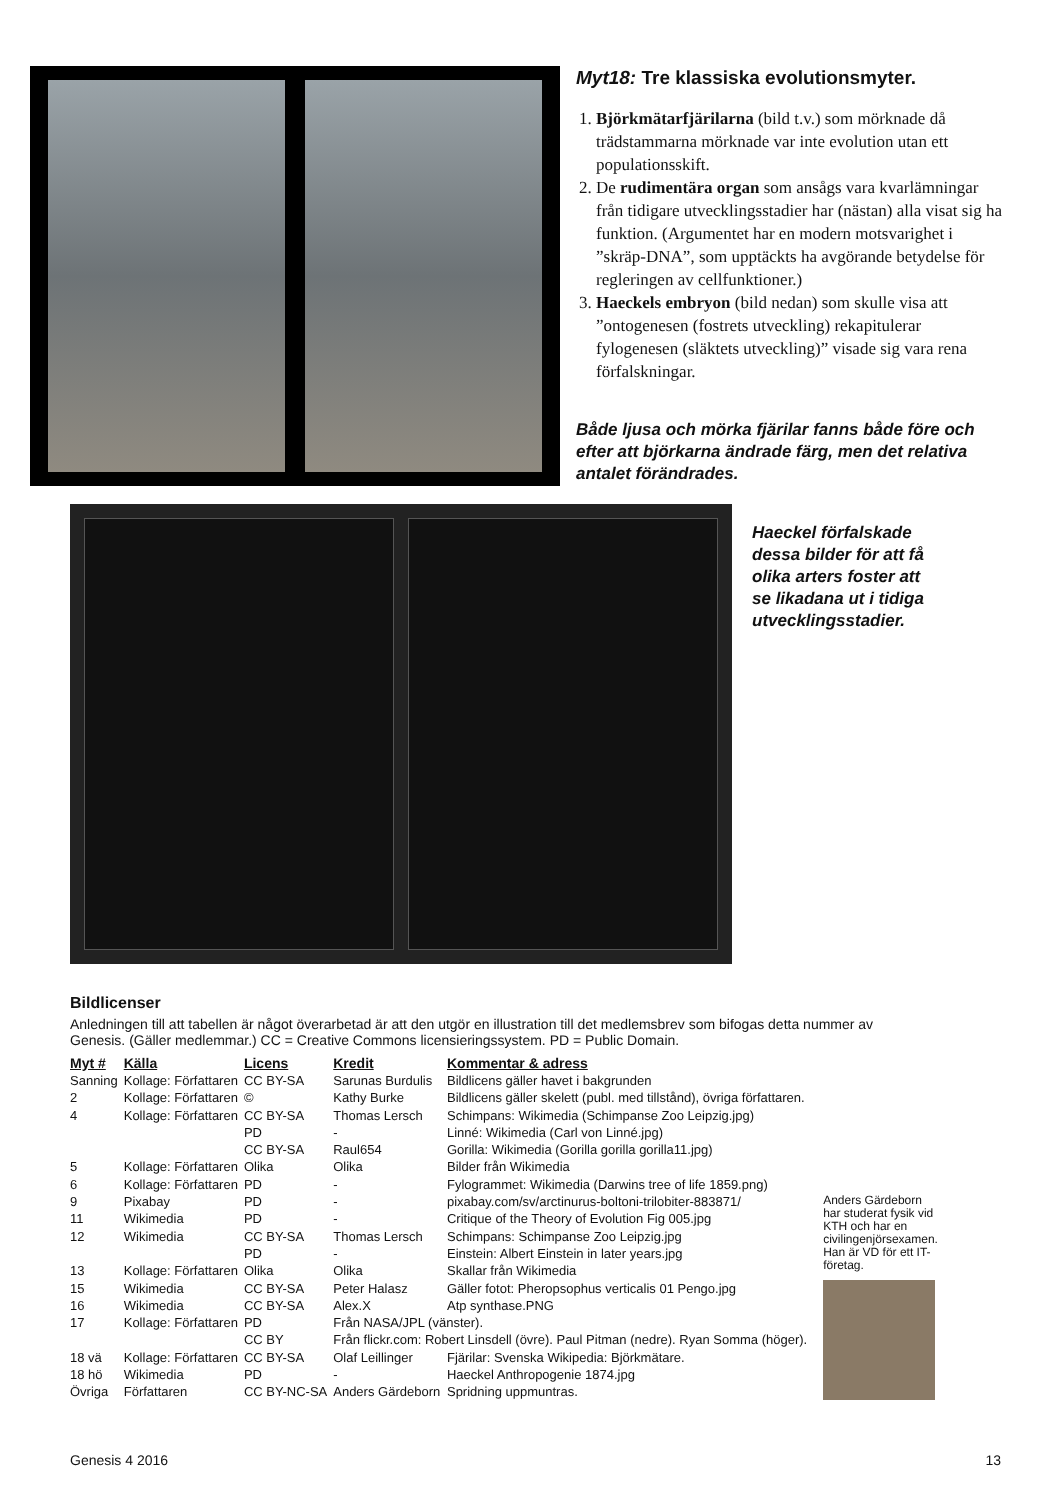Myt18: Tre klassiska evolutionsmyter.
1. Björkmätarfjärilarna (bild t.v.) som mörknade då trädstammarna mörknade var inte evolution utan ett populationsskift.
2. De rudimentära organ som ansågs vara kvarlämningar från tidigare utvecklingsstadier har (nästan) alla visat sig ha funktion. (Argumentet har en modern motsvarighet i ”skräp-DNA”, som upptäckts ha avgörande betydelse för regleringen av cellfunktioner.)
3. Haeckels embryon (bild nedan) som skulle visa att ”ontogenesen (fostrets utveckling) rekapitulerar fylogenesen (släktets utveckling)” visade sig vara rena förfalskningar.
Både ljusa och mörka fjärilar fanns både före och efter att björkarna ändrade färg, men det relativa antalet förändrades.
Haeckel förfalskade dessa bilder för att få olika arters foster att se likadana ut i tidiga utvecklingsstadier.
Bildlicenser
Anledningen till att tabellen är något överarbetad är att den utgör en illustration till det medlemsbrev som bifogas detta nummer av Genesis. (Gäller medlemmar.) CC = Creative Commons licensieringssystem. PD = Public Domain.
| Myt # | Källa | Licens | Kredit | Kommentar & adress |
| --- | --- | --- | --- | --- |
| Sanning | Kollage: Författaren | CC BY-SA | Sarunas Burdulis | Bildlicens gäller havet i bakgrunden |
| 2 | Kollage: Författaren | © | Kathy Burke | Bildlicens gäller skelett (publ. med tillstånd), övriga författaren. |
| 4 | Kollage: Författaren | CC BY-SA | Thomas Lersch | Schimpans: Wikimedia (Schimpanse Zoo Leipzig.jpg) |
| | | PD | - | Linné: Wikimedia (Carl von Linné.jpg) |
| | | CC BY-SA | Raul654 | Gorilla: Wikimedia (Gorilla gorilla gorilla11.jpg) |
| 5 | Kollage: Författaren | Olika | Olika | Bilder från Wikimedia |
| 6 | Kollage: Författaren | PD | - | Fylogrammet: Wikimedia (Darwins tree of life 1859.png) |
| 9 | Pixabay | PD | - | pixabay.com/sv/arctinurus-boltoni-trilobiter-883871/ |
| 11 | Wikimedia | PD | - | Critique of the Theory of Evolution Fig 005.jpg |
| 12 | Wikimedia | CC BY-SA | Thomas Lersch | Schimpans: Schimpanse Zoo Leipzig.jpg |
| | | PD | - | Einstein: Albert Einstein in later years.jpg |
| 13 | Kollage: Författaren | Olika | Olika | Skallar från Wikimedia |
| 15 | Wikimedia | CC BY-SA | Peter Halasz | Gäller fotot: Pheropsophus verticalis 01 Pengo.jpg |
| 16 | Wikimedia | CC BY-SA | Alex.X | Atp synthase.PNG |
| 17 | Kollage: Författaren | PD | Från NASA/JPL (vänster). | |
| | | CC BY | Från flickr.com: Robert Linsdell (övre). Paul Pitman (nedre). Ryan Somma (höger). | |
| 18 vä | Kollage: Författaren | CC BY-SA | Olaf Leillinger | Fjärilar: Svenska Wikipedia: Björkmätare. |
| 18 hö | Wikimedia | PD | - | Haeckel Anthropogenie 1874.jpg |
| Övriga | Författaren | CC BY-NC-SA | Anders Gärdeborn | Spridning uppmuntras. |
Anders Gärdeborn har studerat fysik vid KTH och har en civilingenjörsexamen. Han är VD för ett IT-företag.
Genesis 4 2016 13